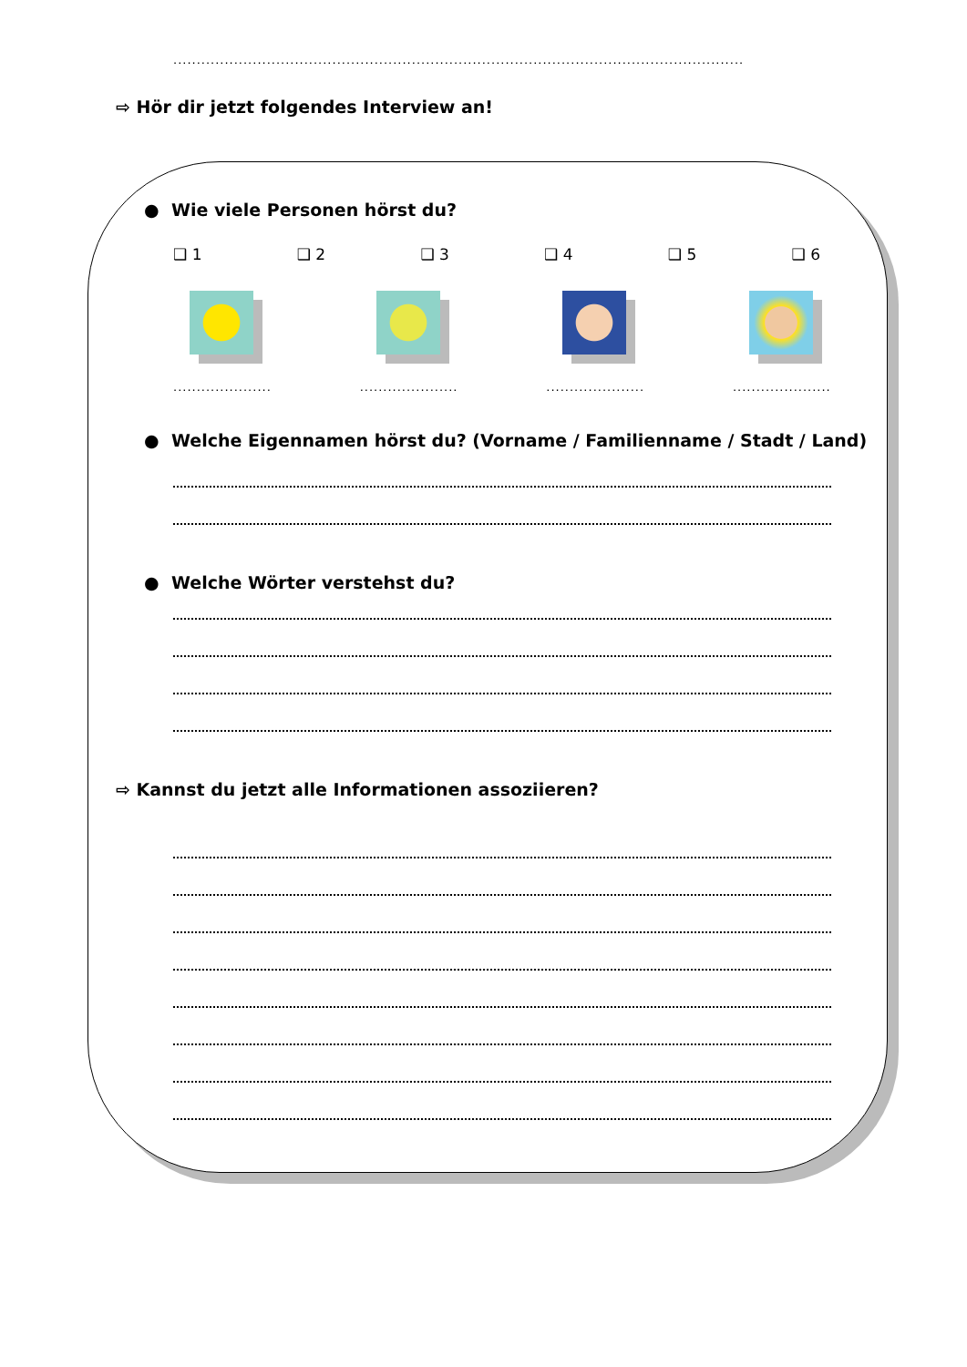..........................................................................................................................
⇨ Hör dir jetzt folgendes Interview an!
● Wie viele Personen hörst du?
❑ 1 ❑ 2 ❑ 3 ❑ 4 ❑ 5 ❑ 6
.......................
.......................
.......................
.......................
● Welche Eigennamen hörst du? (Vorname / Familienname / Stadt / Land)
● Welche Wörter verstehst du?
⇨ Kannst du jetzt alle Informationen assoziieren?